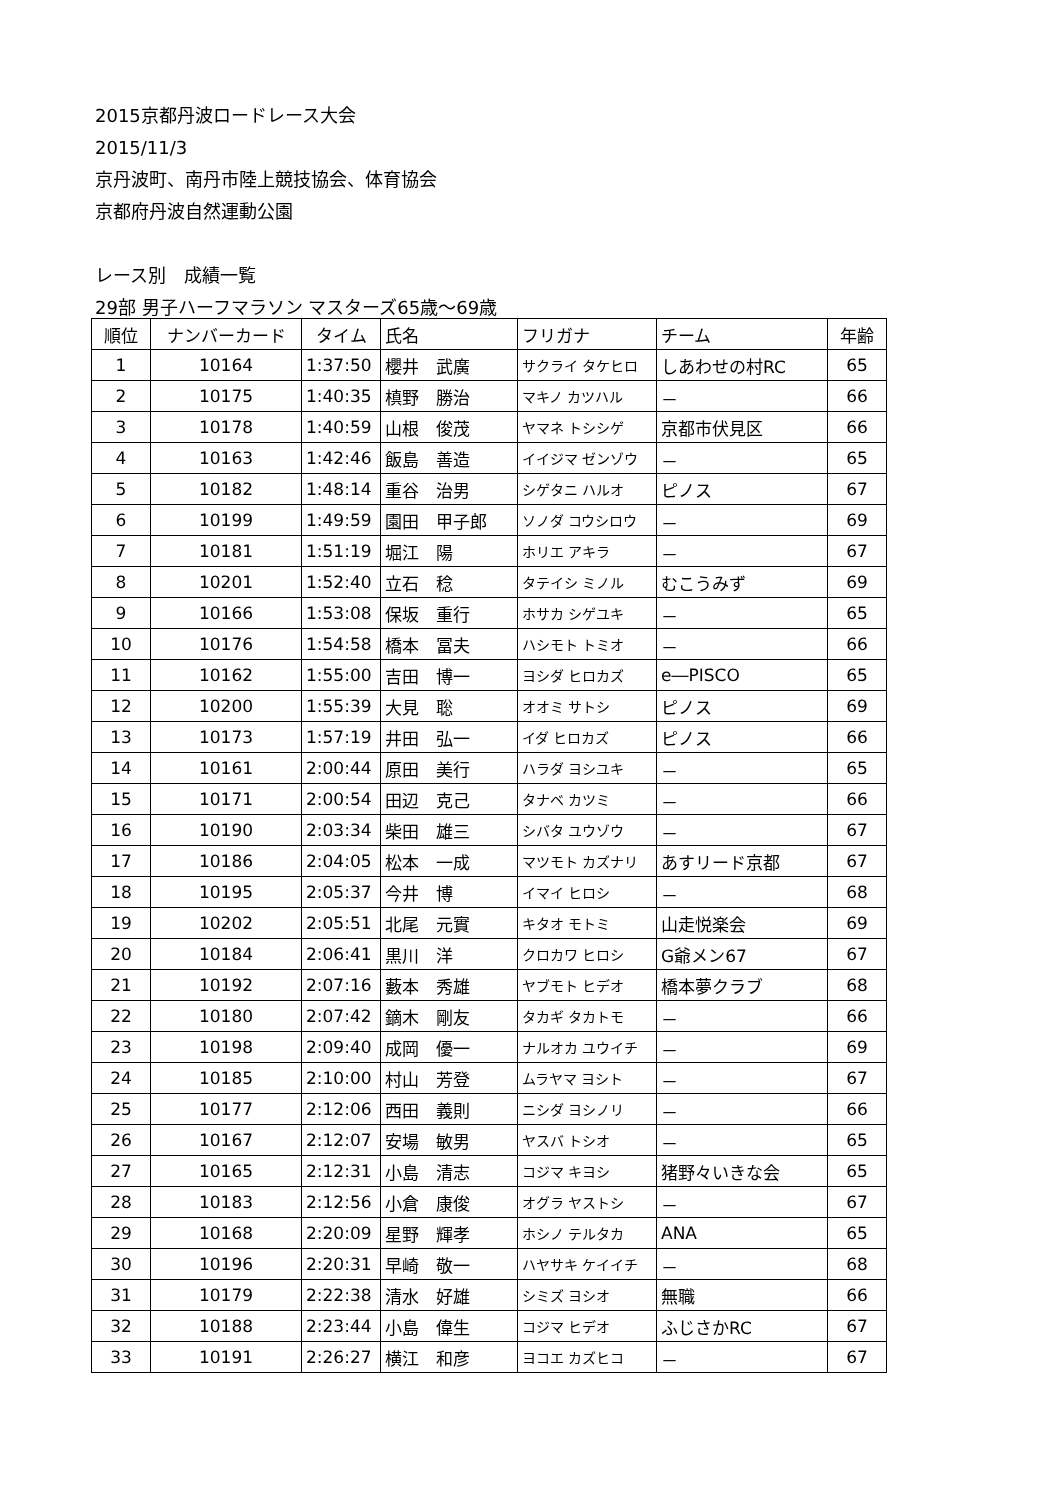2015京都丹波ロードレース大会
2015/11/3
京丹波町、南丹市陸上競技協会、体育協会
京都府丹波自然運動公園
レース別　成績一覧
29部 男子ハーフマラソン マスターズ65歳～69歳
| 順位 | ナンバーカード | タイム | 氏名 | フリガナ | チーム | 年齢 |
| --- | --- | --- | --- | --- | --- | --- |
| 1 | 10164 | 1:37:50 | 櫻井 武廣 | サクライ タケヒロ | しあわせの村RC | 65 |
| 2 | 10175 | 1:40:35 | 槙野 勝治 | マキノ カツハル | － | 66 |
| 3 | 10178 | 1:40:59 | 山根 俊茂 | ヤマネ トシシゲ | 京都市伏見区 | 66 |
| 4 | 10163 | 1:42:46 | 飯島 善造 | イイジマ ゼンゾウ | － | 65 |
| 5 | 10182 | 1:48:14 | 重谷 治男 | シゲタニ ハルオ | ピノス | 67 |
| 6 | 10199 | 1:49:59 | 園田 甲子郎 | ソノダ コウシロウ | － | 69 |
| 7 | 10181 | 1:51:19 | 堀江 陽 | ホリエ アキラ | － | 67 |
| 8 | 10201 | 1:52:40 | 立石 稔 | タテイシ ミノル | むこうみず | 69 |
| 9 | 10166 | 1:53:08 | 保坂 重行 | ホサカ シゲユキ | － | 65 |
| 10 | 10176 | 1:54:58 | 橋本 冨夫 | ハシモト トミオ | － | 66 |
| 11 | 10162 | 1:55:00 | 吉田 博一 | ヨシダ ヒロカズ | e―PISCO | 65 |
| 12 | 10200 | 1:55:39 | 大見 聡 | オオミ サトシ | ピノス | 69 |
| 13 | 10173 | 1:57:19 | 井田 弘一 | イダ ヒロカズ | ピノス | 66 |
| 14 | 10161 | 2:00:44 | 原田 美行 | ハラダ ヨシユキ | － | 65 |
| 15 | 10171 | 2:00:54 | 田辺 克己 | タナベ カツミ | － | 66 |
| 16 | 10190 | 2:03:34 | 柴田 雄三 | シバタ ユウゾウ | － | 67 |
| 17 | 10186 | 2:04:05 | 松本 一成 | マツモト カズナリ | あすリード京都 | 67 |
| 18 | 10195 | 2:05:37 | 今井 博 | イマイ ヒロシ | － | 68 |
| 19 | 10202 | 2:05:51 | 北尾 元實 | キタオ モトミ | 山走悦楽会 | 69 |
| 20 | 10184 | 2:06:41 | 黒川 洋 | クロカワ ヒロシ | G爺メン67 | 67 |
| 21 | 10192 | 2:07:16 | 藪本 秀雄 | ヤブモト ヒデオ | 橋本夢クラブ | 68 |
| 22 | 10180 | 2:07:42 | 鏑木 剛友 | タカギ タカトモ | － | 66 |
| 23 | 10198 | 2:09:40 | 成岡 優一 | ナルオカ ユウイチ | － | 69 |
| 24 | 10185 | 2:10:00 | 村山 芳登 | ムラヤマ ヨシト | － | 67 |
| 25 | 10177 | 2:12:06 | 西田 義則 | ニシダ ヨシノリ | － | 66 |
| 26 | 10167 | 2:12:07 | 安場 敏男 | ヤスバ トシオ | － | 65 |
| 27 | 10165 | 2:12:31 | 小島 清志 | コジマ キヨシ | 猪野々いきな会 | 65 |
| 28 | 10183 | 2:12:56 | 小倉 康俊 | オグラ ヤストシ | － | 67 |
| 29 | 10168 | 2:20:09 | 星野 輝孝 | ホシノ テルタカ | ANA | 65 |
| 30 | 10196 | 2:20:31 | 早崎 敬一 | ハヤサキ ケイイチ | － | 68 |
| 31 | 10179 | 2:22:38 | 清水 好雄 | シミズ ヨシオ | 無職 | 66 |
| 32 | 10188 | 2:23:44 | 小島 偉生 | コジマ ヒデオ | ふじさかRC | 67 |
| 33 | 10191 | 2:26:27 | 横江 和彦 | ヨコエ カズヒコ | － | 67 |